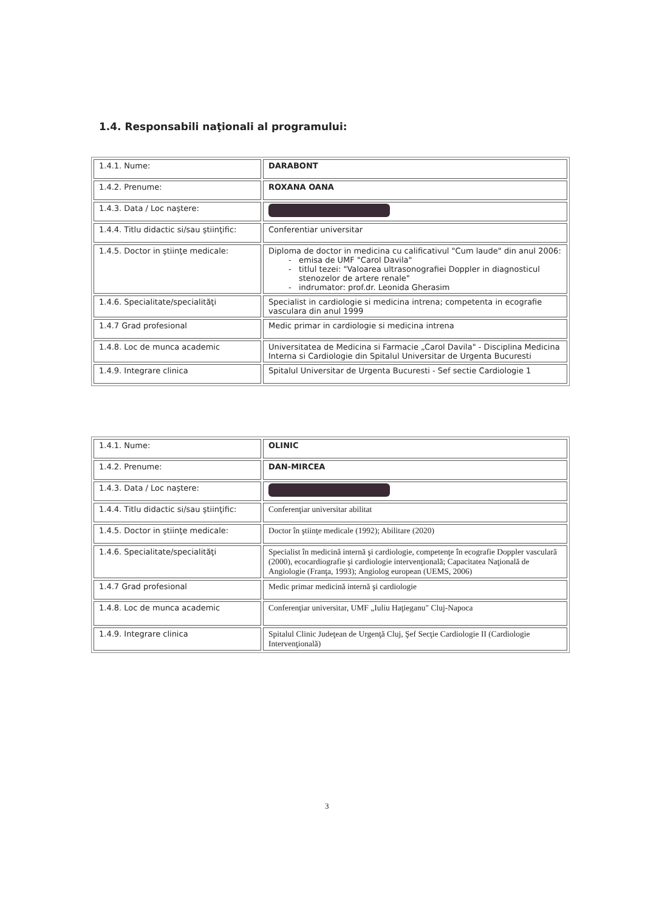1.4. Responsabili naţionali al programului:
| 1.4.1. Nume: | DARABONT |
| 1.4.2. Prenume: | ROXANA OANA |
| 1.4.3. Data / Loc naştere: | |
| 1.4.4. Titlu didactic si/sau ştiinţific: | Conferentiar universitar |
| 1.4.5. Doctor in ştiinţe medicale: | Diploma de doctor in medicina cu calificativul "Cum laude" din anul 2006: emisa de UMF "Carol Davila" titlul tezei: "Valoarea ultrasonografiei Doppler in diagnosticul stenozelor de artere renale" indrumator: prof.dr. Leonida Gherasim |
| 1.4.6. Specialitate/specialităţi | Specialist in cardiologie si medicina intrena; competenta in ecografie vasculara din anul 1999 |
| 1.4.7 Grad profesional | Medic primar in cardiologie si medicina intrena |
| 1.4.8. Loc de munca academic | Universitatea de Medicina si Farmacie „Carol Davila" - Disciplina Medicina Interna si Cardiologie din Spitalul Universitar de Urgenta Bucuresti |
| 1.4.9. Integrare clinica | Spitalul Universitar de Urgenta Bucuresti - Sef sectie Cardiologie 1 |
| 1.4.1. Nume: | OLINIC |
| 1.4.2. Prenume: | DAN-MIRCEA |
| 1.4.3. Data / Loc naştere: | |
| 1.4.4. Titlu didactic si/sau ştiinţific: | Conferenţiar universitar abilitat |
| 1.4.5. Doctor in ştiinţe medicale: | Doctor în ştiinţe medicale (1992); Abilitare (2020) |
| 1.4.6. Specialitate/specialităţi | Specialist în medicină internă şi cardiologie, competenţe în ecografie Doppler vasculară (2000), ecocardiografie şi cardiologie intervenţională; Capacitatea Naţională de Angiologie (Franţa, 1993); Angiolog european (UEMS, 2006) |
| 1.4.7 Grad profesional | Medic primar medicină internă şi cardiologie |
| 1.4.8. Loc de munca academic | Conferenţiar universitar, UMF „Iuliu Haţieganu" Cluj-Napoca |
| 1.4.9. Integrare clinica | Spitalul Clinic Judeţean de Urgenţă Cluj, Şef Secţie Cardiologie II (Cardiologie Intervenţională) |
3